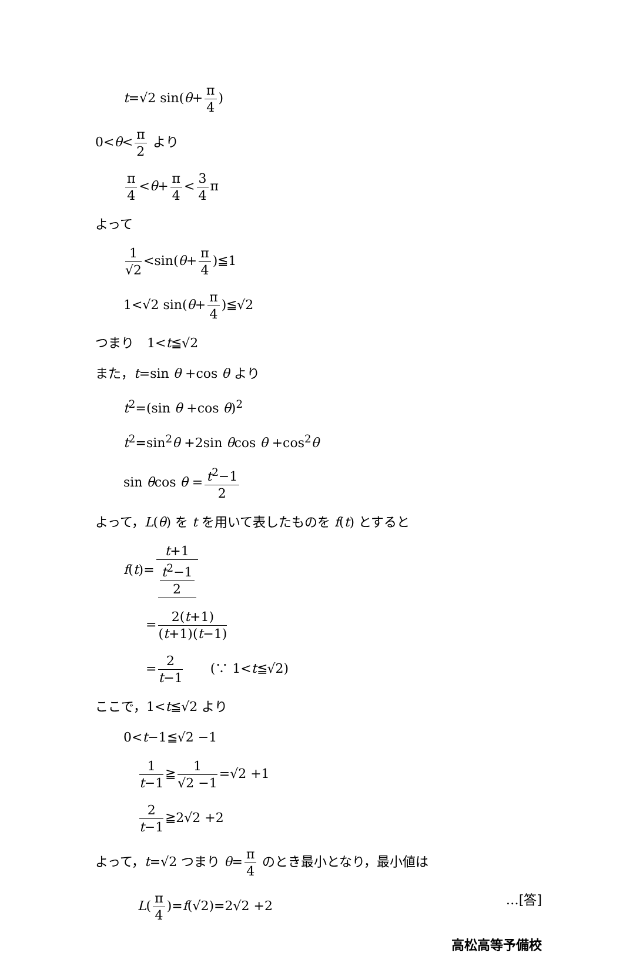t=√2 sin(θ+ π 4)
0<θ< π 2 より
π 4 <θ+ π 4 < 3 4 π
よって
1 √2 <sin(θ+ π 4)≦1
1<√2 sin(θ+ π 4)≦√2
つまり　1<t≦√2
また，t=sin θ +cos θ より
t<sup>2</sup>=(sin θ +cos θ)<sup>2</sup>
t<sup>2</sup>=sin<sup>2</sup>θ +2sin θcos θ +cos<sup>2</sup>θ
sin θcos θ = t<sup>2</sup>−1 2
よって，L(θ) を t を用いて表したものを f(t) とすると
f(t)= t+1 t<sup>2</sup>−1 2
= 2(t+1) (t+1)(t−1)
= 2 t−1　　(∵ 1<t≦√2)
ここで，1<t≦√2 より
0<t−1≦√2 −1
1 t−1 ≧ 1 √2 −1 =√2 +1
2 t−1 ≧2√2 +2
よって，t=√2 つまり θ= π 4 のとき最小となり，最小値は
L(π 4)=f(√2)=2√2 +2 …[答]
高松高等予備校